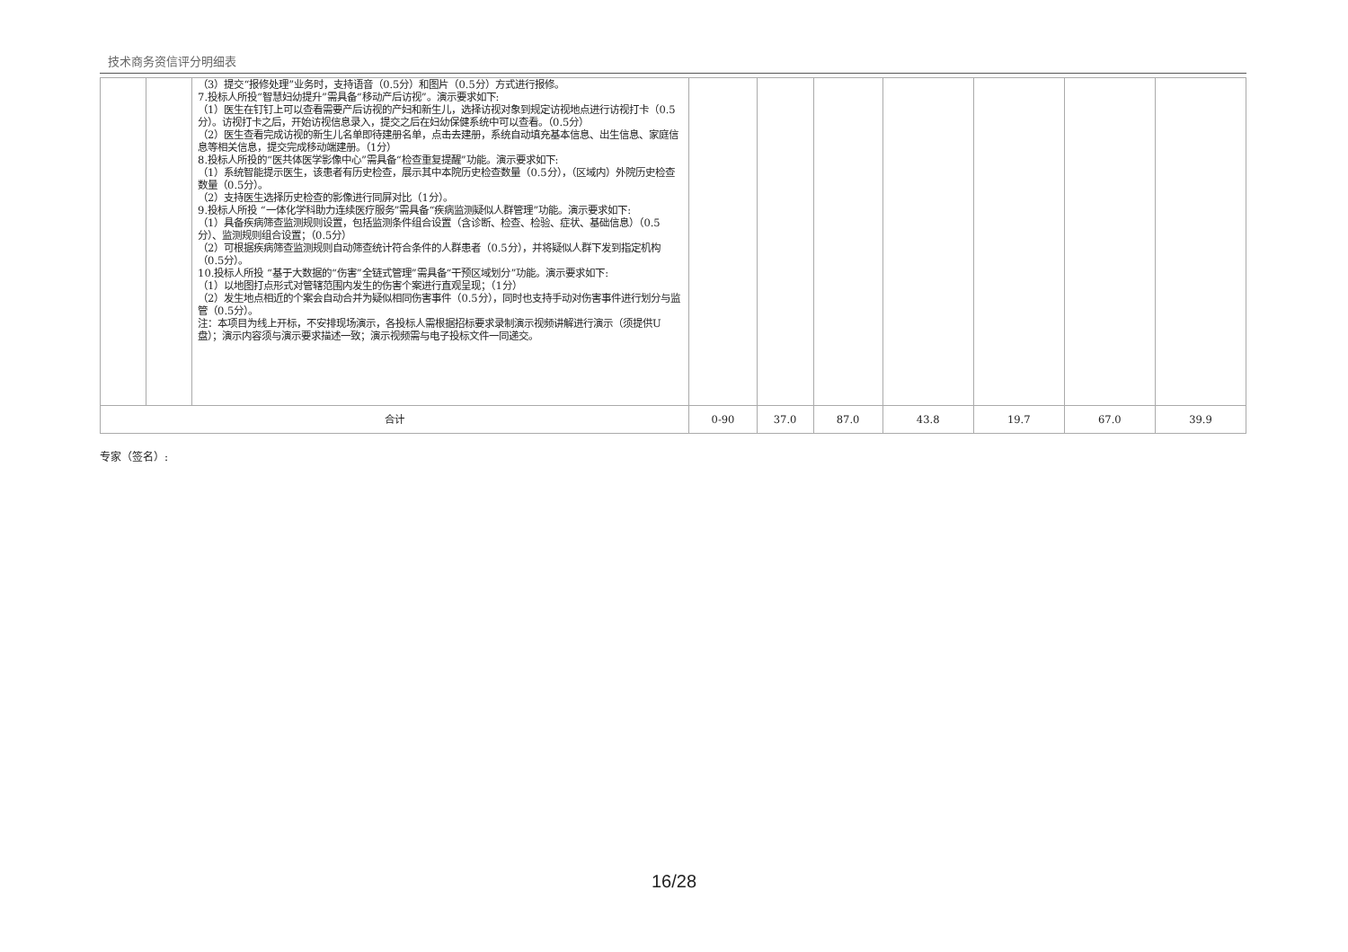技术商务资信评分明细表
| | | （3）提交“报修处理”业务时，支持语音（0.5分）和图片（0.5分）方式进行报修。 7.投标人所投“智慧妇幼提升”需具备“移动产后访视”。演示要求如下: （1）医生在钉钉上可以查看需要产后访视的产妇和新生儿，选择访视对象到规定访视地点进行访视打卡（0.5分）。访视打卡之后，开始访视信息录入，提交之后在妇幼保健系统中可以查看。（0.5分） （2）医生查看完成访视的新生儿名单即待建册名单，点击去建册，系统自动填充基本信息、出生信息、家庭信息等相关信息，提交完成移动端建册。（1分） 8.投标人所投的“医共体医学影像中心”需具备“检查重复提醒”功能。演示要求如下: （1）系统智能提示医生，该患者有历史检查，展示其中本院历史检查数量（0.5分），（区域内）外院历史检查数量（0.5分）。 （2）支持医生选择历史检查的影像进行同屏对比（1分）。 9.投标人所投 “一体化学科助力连续医疗服务”需具备“疾病监测疑似人群管理”功能。演示要求如下: （1）具备疾病筛查监测规则设置，包括监测条件组合设置（含诊断、检查、检验、症状、基础信息）（0.5分）、监测规则组合设置；（0.5分） （2）可根据疾病筛查监测规则自动筛查统计符合条件的人群患者（0.5分），并将疑似人群下发到指定机构（0.5分）。 10.投标人所投 “基于大数据的“伤害”全链式管理”需具备“干预区域划分”功能。演示要求如下: （1）以地图打点形式对管辖范围内发生的伤害个案进行直观呈现；（1分） （2）发生地点相近的个案会自动合并为疑似相同伤害事件（0.5分），同时也支持手动对伤害事件进行划分与监管（0.5分）。 注：本项目为线上开标，不安排现场演示，各投标人需根据招标要求录制演示视频讲解进行演示（须提供U盘）；演示内容须与演示要求描述一致；演示视频需与电子投标文件一同递交。 | | | | | | | |
| 合计 | | | 0-90 | 37.0 | 87.0 | 43.8 | 19.7 | 67.0 | 39.9 |
专家（签名）:
16/28